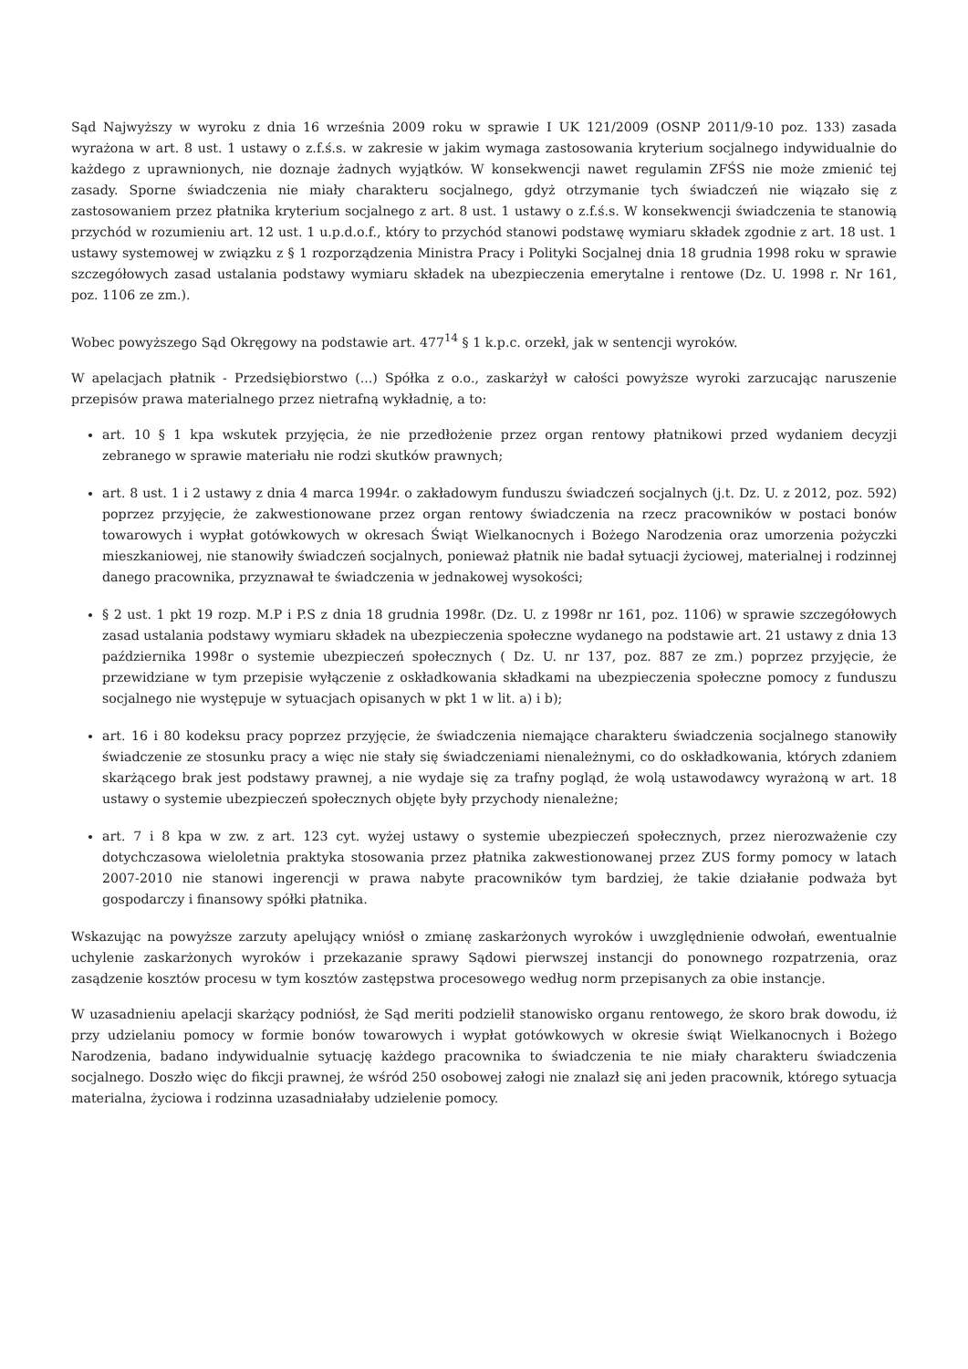Sąd Najwyższy w wyroku z dnia 16 września 2009 roku w sprawie I UK 121/2009 (OSNP 2011/9-10 poz. 133) zasada wyrażona w art. 8 ust. 1 ustawy o z.f.ś.s. w zakresie w jakim wymaga zastosowania kryterium socjalnego indywidualnie do każdego z uprawnionych, nie doznaje żadnych wyjątków. W konsekwencji nawet regulamin ZFŚS nie może zmienić tej zasady. Sporne świadczenia nie miały charakteru socjalnego, gdyż otrzymanie tych świadczeń nie wiązało się z zastosowaniem przez płatnika kryterium socjalnego z art. 8 ust. 1 ustawy o z.f.ś.s. W konsekwencji świadczenia te stanowią przychód w rozumieniu art. 12 ust. 1 u.p.d.o.f., który to przychód stanowi podstawę wymiaru składek zgodnie z art. 18 ust. 1 ustawy systemowej w związku z § 1 rozporządzenia Ministra Pracy i Polityki Socjalnej dnia 18 grudnia 1998 roku w sprawie szczegółowych zasad ustalania podstawy wymiaru składek na ubezpieczenia emerytalne i rentowe (Dz. U. 1998 r. Nr 161, poz. 1106 ze zm.).
Wobec powyższego Sąd Okręgowy na podstawie art. 477<sup>14</sup> § 1 k.p.c. orzekł, jak w sentencji wyroków.
W apelacjach płatnik - Przedsiębiorstwo (...) Spółka z o.o., zaskarżył w całości powyższe wyroki zarzucając naruszenie przepisów prawa materialnego przez nietrafną wykładnię, a to:
art. 10 § 1 kpa wskutek przyjęcia, że nie przedłożenie przez organ rentowy płatnikowi przed wydaniem decyzji zebranego w sprawie materiału nie rodzi skutków prawnych;
art. 8 ust. 1 i 2 ustawy z dnia 4 marca 1994r. o zakładowym funduszu świadczeń socjalnych (j.t. Dz. U. z 2012, poz. 592) poprzez przyjęcie, że zakwestionowane przez organ rentowy świadczenia na rzecz pracowników w postaci bonów towarowych i wypłat gotówkowych w okresach Świąt Wielkanocnych i Bożego Narodzenia oraz umorzenia pożyczki mieszkaniowej, nie stanowiły świadczeń socjalnych, ponieważ płatnik nie badał sytuacji życiowej, materialnej i rodzinnej danego pracownika, przyznawał te świadczenia w jednakowej wysokości;
§ 2 ust. 1 pkt 19 rozp. M.P i P.S z dnia 18 grudnia 1998r. (Dz. U. z 1998r nr 161, poz. 1106) w sprawie szczegółowych zasad ustalania podstawy wymiaru składek na ubezpieczenia społeczne wydanego na podstawie art. 21 ustawy z dnia 13 października 1998r o systemie ubezpieczeń społecznych ( Dz. U. nr 137, poz. 887 ze zm.) poprzez przyjęcie, że przewidziane w tym przepisie wyłączenie z oskładkowania składkami na ubezpieczenia społeczne pomocy z funduszu socjalnego nie występuje w sytuacjach opisanych w pkt 1 w lit. a) i b);
art. 16 i 80 kodeksu pracy poprzez przyjęcie, że świadczenia niemające charakteru świadczenia socjalnego stanowiły świadczenie ze stosunku pracy a więc nie stały się świadczeniami nienależnymi, co do oskładkowania, których zdaniem skarżącego brak jest podstawy prawnej, a nie wydaje się za trafny pogląd, że wolą ustawodawcy wyrażoną w art. 18 ustawy o systemie ubezpieczeń społecznych objęte były przychody nienależne;
art. 7 i 8 kpa w zw. z art. 123 cyt. wyżej ustawy o systemie ubezpieczeń społecznych, przez nierozważenie czy dotychczasowa wieloletnia praktyka stosowania przez płatnika zakwestionowanej przez ZUS formy pomocy w latach 2007-2010 nie stanowi ingerencji w prawa nabyte pracowników tym bardziej, że takie działanie podważa byt gospodarczy i finansowy spółki płatnika.
Wskazując na powyższe zarzuty apelujący wniósł o zmianę zaskarżonych wyroków i uwzględnienie odwołań, ewentualnie uchylenie zaskarżonych wyroków i przekazanie sprawy Sądowi pierwszej instancji do ponownego rozpatrzenia, oraz zasądzenie kosztów procesu w tym kosztów zastępstwa procesowego według norm przepisanych za obie instancje.
W uzasadnieniu apelacji skarżący podniósł, że Sąd meriti podzielił stanowisko organu rentowego, że skoro brak dowodu, iż przy udzielaniu pomocy w formie bonów towarowych i wypłat gotówkowych w okresie świąt Wielkanocnych i Bożego Narodzenia, badano indywidualnie sytuację każdego pracownika to świadczenia te nie miały charakteru świadczenia socjalnego. Doszło więc do fikcji prawnej, że wśród 250 osobowej załogi nie znalazł się ani jeden pracownik, którego sytuacja materialna, życiowa i rodzinna uzasadniałaby udzielenie pomocy.